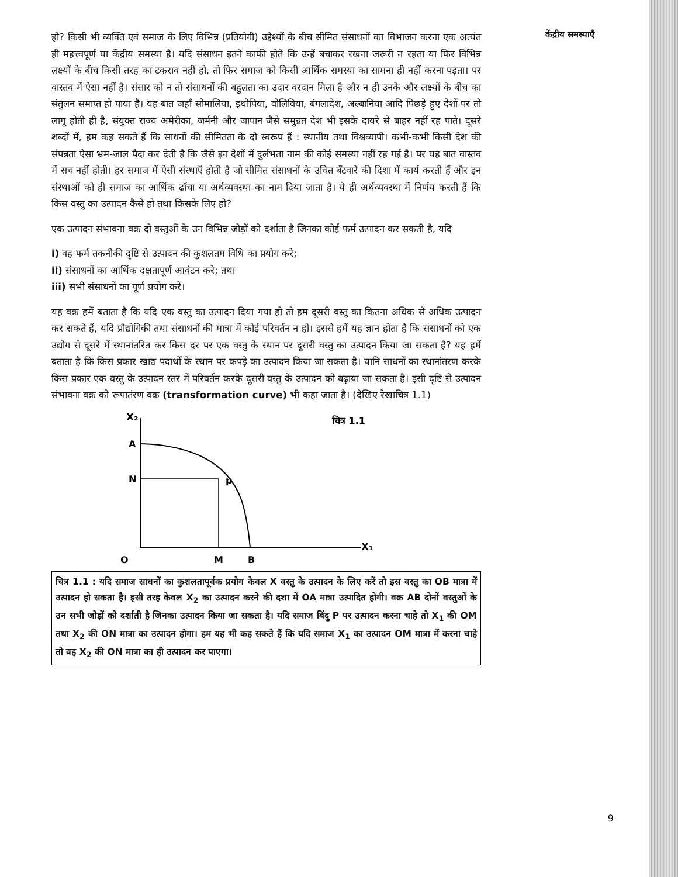हो? किसी भी व्यक्ति एवं समाज के लिए विभिन्न (प्रतियोगी) उद्देश्यों के बीच सीमित संसाधनों का विभाजन करना एक अत्यंत ही महत्त्वपूर्ण या केंद्रीय समस्या है। यदि संसाधन इतने काफी होते कि उन्हें बचाकर रखना जरूरी न रहता या फिर विभिन्न लक्ष्यों के बीच किसी तरह का टकराव नहीं हो, तो फिर समाज को किसी आर्थिक समस्या का सामना ही नहीं करना पड़ता। पर वास्तव में ऐसा नहीं है। संसार को न तो संसाधनों की बहुलता का उदार वरदान मिला है और न ही उनके और लक्ष्यों के बीच का संतुलन समाप्त हो पाया है। यह बात जहाँ सोमालिया, इथोपिया, वोलिविया, बंगलादेश, अल्बानिया आदि पिछड़े हुए देशों पर तो लागू होती ही है, संयुक्त राज्य अमेरीका, जर्मनी और जापान जैसे समुन्नत देश भी इसके दायरे से बाहर नहीं रह पाते। दूसरे शब्दों में, हम कह सकते हैं कि साधनों की सीमितता के दो स्वरूप हैं : स्थानीय तथा विश्वव्यापी। कभी-कभी किसी देश की संपन्नता ऐसा भ्रम-जाल पैदा कर देती है कि जैसे इन देशों में दुर्लभता नाम की कोई समस्या नहीं रह गई है। पर यह बात वास्तव में सच नहीं होती। हर समाज में ऐसी संस्थाएँ होती है जो सीमित संसाधनों के उचित बँटवारे की दिशा में कार्य करती हैं और इन संस्थाओं को ही समाज का आर्थिक ढाँचा या अर्थव्यवस्था का नाम दिया जाता है। ये ही अर्थव्यवस्था में निर्णय करती हैं कि किस वस्तु का उत्पादन कैसे हो तथा किसके लिए हो?
एक उत्पादन संभावना वक्र दो वस्तुओं के उन विभिन्न जोड़ों को दर्शाता है जिनका कोई फर्म उत्पादन कर सकती है, यदि
i) वह फर्म तकनीकी दृष्टि से उत्पादन की कुशलतम विधि का प्रयोग करे;
ii) संसाधनों का आर्थिक दक्षतापूर्ण आवंटन करे; तथा
iii) सभी संसाधनों का पूर्ण प्रयोग करे।
यह वक्र हमें बताता है कि यदि एक वस्तु का उत्पादन दिया गया हो तो हम दूसरी वस्तु का कितना अधिक से अधिक उत्पादन कर सकते हैं, यदि प्रौद्योगिकी तथा संसाधनों की मात्रा में कोई परिवर्तन न हो। इससे हमें यह ज्ञान होता है कि संसाधनों को एक उद्योग से दूसरे में स्थानांतरित कर किस दर पर एक वस्तु के स्थान पर दूसरी वस्तु का उत्पादन किया जा सकता है? यह हमें बताता है कि किस प्रकार खाद्य पदार्थों के स्थान पर कपड़े का उत्पादन किया जा सकता है। यानि साधनों का स्थानांतरण करके किस प्रकार एक वस्तु के उत्पादन स्तर में परिवर्तन करके दूसरी वस्तु के उत्पादन को बढ़ाया जा सकता है। इसी दृष्टि से उत्पादन संभावना वक्र को रूपातंरण वक्र (transformation curve) भी कहा जाता है। (देखिए रेखाचित्र 1.1)
X₂
A
N
p
O
M
B
X₁
चित्र 1.1
चित्र 1.1 : यदि समाज साधनों का कुशलतापूर्वक प्रयोग केवल X वस्तु के उत्पादन के लिए करें तो इस वस्तु का OB मात्रा में उत्पादन हो सकता है। इसी तरह केवल X<sub>2</sub> का उत्पादन करने की दशा में OA मात्रा उत्पादित होगी। वक्र AB दोनों वस्तुओं के उन सभी जोड़ों को दर्शाती है जिनका उत्पादन किया जा सकता है। यदि समाज बिंदु P पर उत्पादन करना चाहे तो X<sub>1</sub> की OM तथा X<sub>2</sub> की ON मात्रा का उत्पादन होगा। हम यह भी कह सकते हैं कि यदि समाज X<sub>1</sub> का उत्पादन OM मात्रा में करना चाहे तो वह X<sub>2</sub> की ON मात्रा का ही उत्पादन कर पाएगा।
केंद्रीय समस्याएँ
9